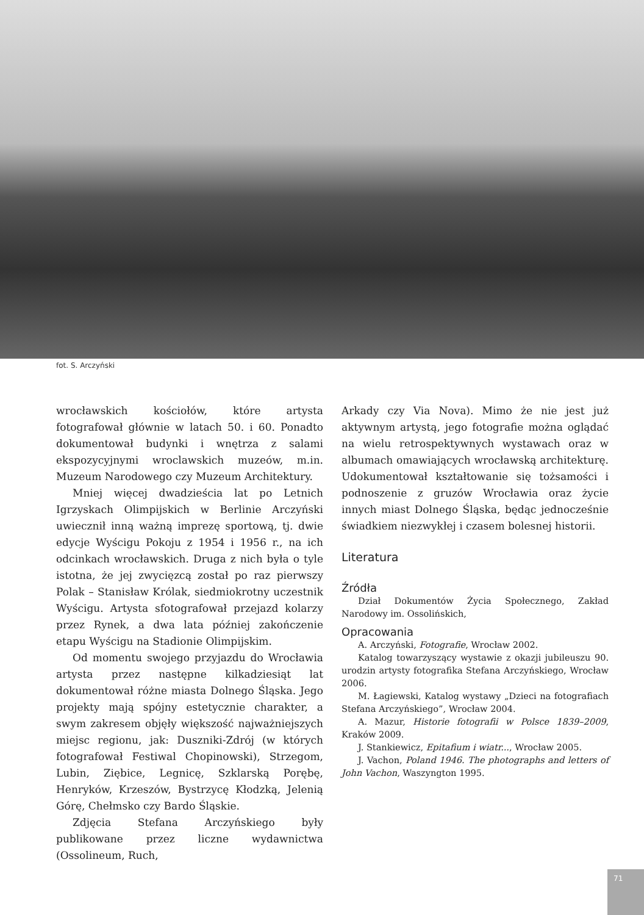fot. S. Arczyński
wrocławskich kościołów, które artysta fotografował głównie w latach 50. i 60. Ponadto dokumentował budynki i wnętrza z salami ekspozycyjnymi wroclawskich muzeów, m.in. Muzeum Narodowego czy Muzeum Architektury.
Mniej więcej dwadzieścia lat po Letnich Igrzyskach Olimpijskich w Berlinie Arczyński uwiecznił inną ważną imprezę sportową, tj. dwie edycje Wyścigu Pokoju z 1954 i 1956 r., na ich odcinkach wrocławskich. Druga z nich była o tyle istotna, że jej zwycięzcą został po raz pierwszy Polak – Stanisław Królak, siedmiokrotny uczestnik Wyścigu. Artysta sfotografował przejazd kolarzy przez Rynek, a dwa lata później zakończenie etapu Wyścigu na Stadionie Olimpijskim.
Od momentu swojego przyjazdu do Wrocławia artysta przez następne kilkadziesiąt lat dokumentował różne miasta Dolnego Śląska. Jego projekty mają spójny estetycznie charakter, a swym zakresem objęły większość najważniejszych miejsc regionu, jak: Duszniki-Zdrój (w których fotografował Festiwal Chopinowski), Strzegom, Lubin, Ziębice, Legnicę, Szklarską Porębę, Henryków, Krzeszów, Bystrzycę Kłodzką, Jelenią Górę, Chełmsko czy Bardo Śląskie.
Zdjęcia Stefana Arczyńskiego były publikowane przez liczne wydawnictwa (Ossolineum, Ruch,
Arkady czy Via Nova). Mimo że nie jest już aktywnym artystą, jego fotografie można oglądać na wielu retrospektywnych wystawach oraz w albumach omawiających wrocławską architekturę. Udokumentował kształtowanie się tożsamości i podnoszenie z gruzów Wrocławia oraz życie innych miast Dolnego Śląska, będąc jednocześnie świadkiem niezwykłej i czasem bolesnej historii.
Literatura
Źródła
Dział Dokumentów Życia Społecznego, Zakład Narodowy im. Ossolińskich,
Opracowania
A. Arczyński, Fotografie, Wrocław 2002.
Katalog towarzyszący wystawie z okazji jubileuszu 90. urodzin artysty fotografika Stefana Arczyńskiego, Wrocław 2006.
M. Łagiewski, Katalog wystawy „Dzieci na fotografiach Stefana Arczyńskiego”, Wrocław 2004.
A. Mazur, Historie fotografii w Polsce 1839–2009, Kraków 2009.
J. Stankiewicz, Epitafium i wiatr..., Wrocław 2005.
J. Vachon, Poland 1946. The photographs and letters of John Vachon, Waszyngton 1995.
71